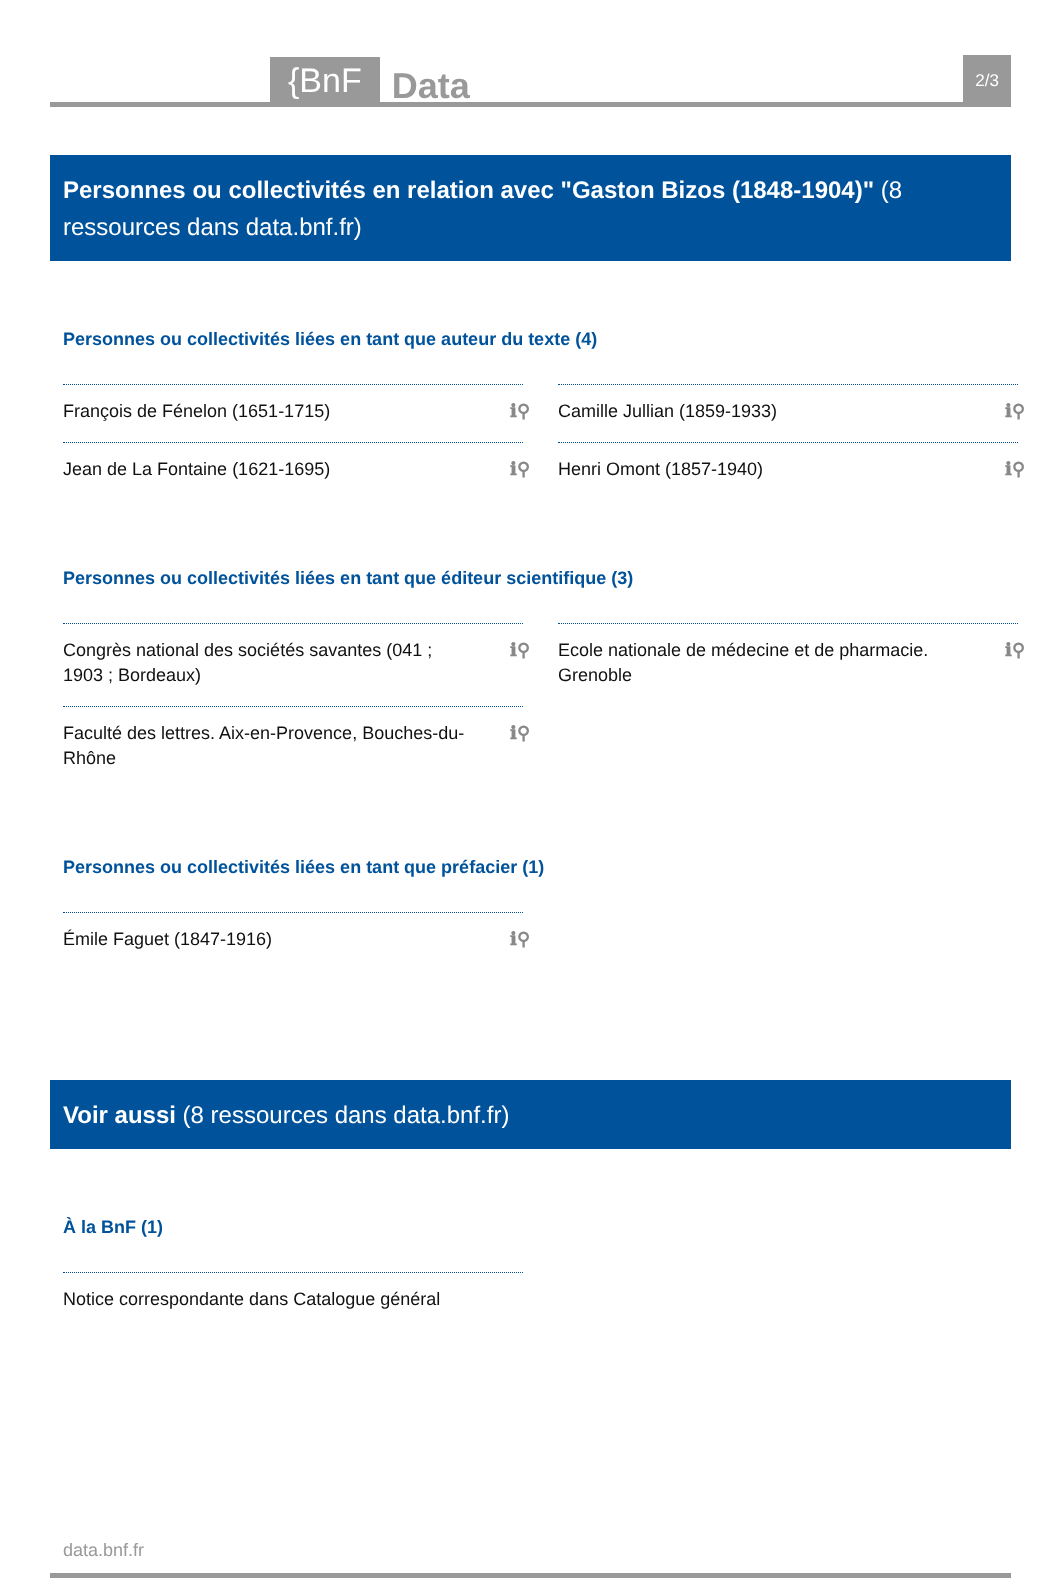{BnF Data 2/3
Personnes ou collectivités en relation avec "Gaston Bizos (1848-1904)" (8 ressources dans data.bnf.fr)
Personnes ou collectivités liées en tant que auteur du texte (4)
François de Fénelon (1651-1715) ℹ⚲
Camille Jullian (1859-1933) ℹ⚲
Jean de La Fontaine (1621-1695) ℹ⚲
Henri Omont (1857-1940) ℹ⚲
Personnes ou collectivités liées en tant que éditeur scientifique (3)
Congrès national des sociétés savantes (041 ; 1903 ; Bordeaux) ℹ⚲
Ecole nationale de médecine et de pharmacie. Grenoble ℹ⚲
Faculté des lettres. Aix-en-Provence, Bouches-du-Rhône ℹ⚲
Personnes ou collectivités liées en tant que préfacier (1)
Émile Faguet (1847-1916) ℹ⚲
Voir aussi (8 ressources dans data.bnf.fr)
À la BnF (1)
Notice correspondante dans Catalogue général
data.bnf.fr